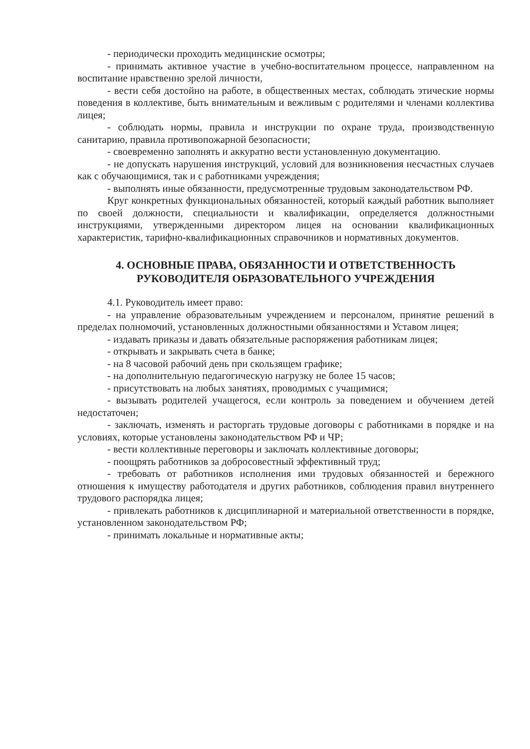- периодически проходить медицинские осмотры;
- принимать активное участие в учебно-воспитательном процессе, направленном на воспитание нравственно зрелой личности,
- вести себя достойно на работе, в общественных местах, соблюдать этические нормы поведения в коллективе, быть внимательным и вежливым с родителями и членами коллектива лицея;
- соблюдать нормы, правила и инструкции по охране труда, производственную санитарию, правила противопожарной безопасности;
- своевременно заполнять и аккуратно вести установленную документацию.
- не допускать нарушения инструкций, условий для возникновения несчастных случаев как с обучающимися, так и с работниками учреждения;
- выполнять иные обязанности, предусмотренные трудовым законодательством РФ.
Круг конкретных функциональных обязанностей, который каждый работник выполняет по своей должности, специальности и квалификации, определяется должностными инструкциями, утвержденными директором лицея на основании квалификационных характеристик, тарифно-квалификационных справочников и нормативных документов.
4. ОСНОВНЫЕ ПРАВА, ОБЯЗАННОСТИ И ОТВЕТСТВЕННОСТЬ
РУКОВОДИТЕЛЯ ОБРАЗОВАТЕЛЬНОГО УЧРЕЖДЕНИЯ
4.1. Руководитель имеет право:
- на управление образовательным учреждением и персоналом, принятие решений в пределах полномочий, установленных должностными обязанностями и Уставом лицея;
- издавать приказы и давать обязательные распоряжения работникам лицея;
- открывать и закрывать счета в банке;
- на 8 часовой рабочий день при скользящем графике;
- на дополнительную педагогическую нагрузку не более 15 часов;
- присутствовать на любых занятиях, проводимых с учащимися;
- вызывать родителей учащегося, если контроль за поведением и обучением детей недостаточен;
- заключать, изменять и расторгать трудовые договоры с работниками в порядке и на условиях, которые установлены законодательством РФ и ЧР;
- вести коллективные переговоры и заключать коллективные договоры;
- поощрять работников за добросовестный эффективный труд;
- требовать от работников исполнения ими трудовых обязанностей и бережного отношения к имуществу работодателя и других работников, соблюдения правил внутреннего трудового распорядка лицея;
- привлекать работников к дисциплинарной и материальной ответственности в порядке, установленном законодательством РФ;
- принимать локальные и нормативные акты;